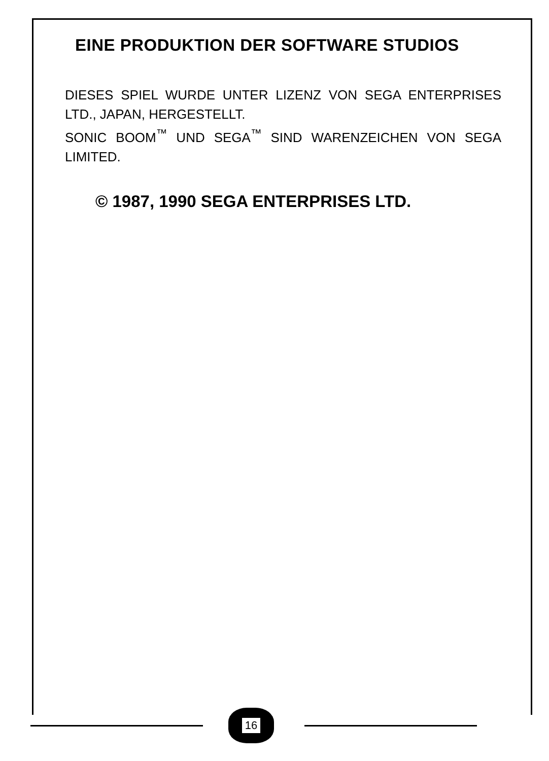EINE PRODUKTION DER SOFTWARE STUDIOS
DIESES SPIEL WURDE UNTER LIZENZ VON SEGA ENTERPRISES LTD., JAPAN, HERGESTELLT.
SONIC BOOM<sup>™</sup> UND SEGA<sup>™</sup> SIND WARENZEICHEN VON SEGA LIMITED.
© 1987, 1990 SEGA ENTERPRISES LTD.
16